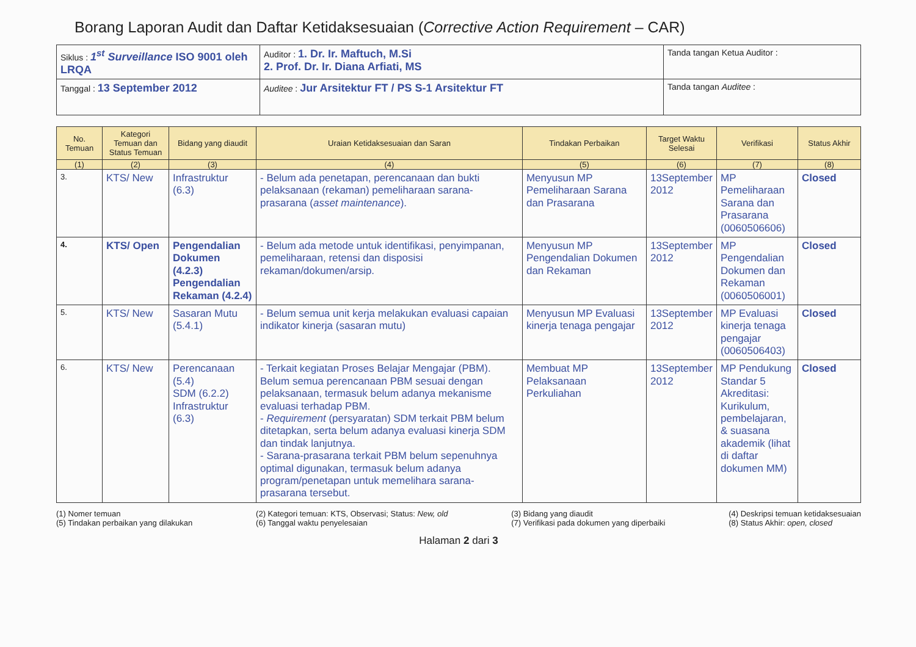Borang Laporan Audit dan Daftar Ketidaksesuaian (Corrective Action Requirement – CAR)
| Siklus : 1<sup>st</sup> Surveillance ISO 9001 oleh LRQA | Auditor : 1. Dr. Ir. Maftuch, M.Si 2. Prof. Dr. Ir. Diana Arfiati, MS | Tanda tangan Ketua Auditor : |
| Tanggal : 13 September 2012 | Auditee : Jur Arsitektur FT / PS S-1 Arsitektur FT | Tanda tangan Auditee : |
| No. Temuan | Kategori Temuan dan Status Temuan | Bidang yang diaudit | Uraian Ketidaksesuaian dan Saran | Tindakan Perbaikan | Target Waktu Selesai | Verifikasi | Status Akhir |
| --- | --- | --- | --- | --- | --- | --- | --- |
| (1) | (2) | (3) | (4) | (5) | (6) | (7) | (8) |
| 3. | KTS/ New | Infrastruktur (6.3) | - Belum ada penetapan, perencanaan dan bukti pelaksanaan (rekaman) pemeliharaan sarana-prasarana ( asset maintenance ). | Menyusun MP Pemeliharaan Sarana dan Prasarana | 13September 2012 | MP Pemeliharaan Sarana dan Prasarana (0060506606) | Closed |
| 4. | KTS/ Open | Pengendalian Dokumen (4.2.3) Pengendalian Rekaman (4.2.4) | - Belum ada metode untuk identifikasi, penyimpanan, pemeliharaan, retensi dan disposisi rekaman/dokumen/arsip. | Menyusun MP Pengendalian Dokumen dan Rekaman | 13September 2012 | MP Pengendalian Dokumen dan Rekaman (0060506001) | Closed |
| 5. | KTS/ New | Sasaran Mutu (5.4.1) | - Belum semua unit kerja melakukan evaluasi capaian indikator kinerja (sasaran mutu) | Menyusun MP Evaluasi kinerja tenaga pengajar | 13September 2012 | MP Evaluasi kinerja tenaga pengajar (0060506403) | Closed |
| 6. | KTS/ New | Perencanaan (5.4) SDM (6.2.2) Infrastruktur (6.3) | - Terkait kegiatan Proses Belajar Mengajar (PBM). Belum semua perencanaan PBM sesuai dengan pelaksanaan, termasuk belum adanya mekanisme evaluasi terhadap PBM. - Requirement (persyaratan) SDM terkait PBM belum ditetapkan, serta belum adanya evaluasi kinerja SDM dan tindak lanjutnya. - Sarana-prasarana terkait PBM belum sepenuhnya optimal digunakan, termasuk belum adanya program/penetapan untuk memelihara sarana-prasarana tersebut. | Membuat MP Pelaksanaan Perkuliahan | 13September 2012 | MP Pendukung Standar 5 Akreditasi: Kurikulum, pembelajaran, & suasana akademik (lihat di daftar dokumen MM) | Closed |
(1) Nomer temuan
(5) Tindakan perbaikan yang dilakukan
(2) Kategori temuan: KTS, Observasi; Status: New, old
(6) Tanggal waktu penyelesaian
(3) Bidang yang diaudit
(7) Verifikasi pada dokumen yang diperbaiki
(4) Deskripsi temuan ketidaksesuaian
(8) Status Akhir: open, closed
Halaman 2 dari 3